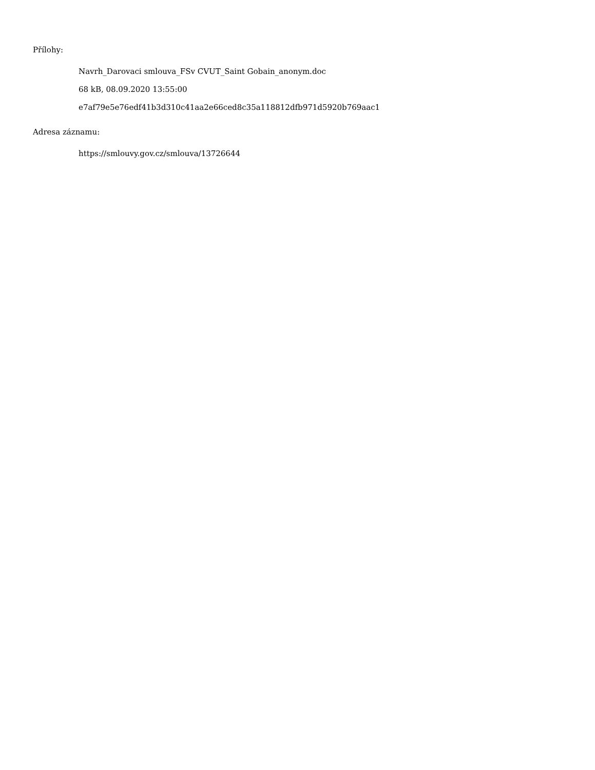Přílohy:
Navrh_Darovaci smlouva_FSv CVUT_Saint Gobain_anonym.doc
68 kB, 08.09.2020 13:55:00
e7af79e5e76edf41b3d310c41aa2e66ced8c35a118812dfb971d5920b769aac1
Adresa záznamu:
https://smlouvy.gov.cz/smlouva/13726644